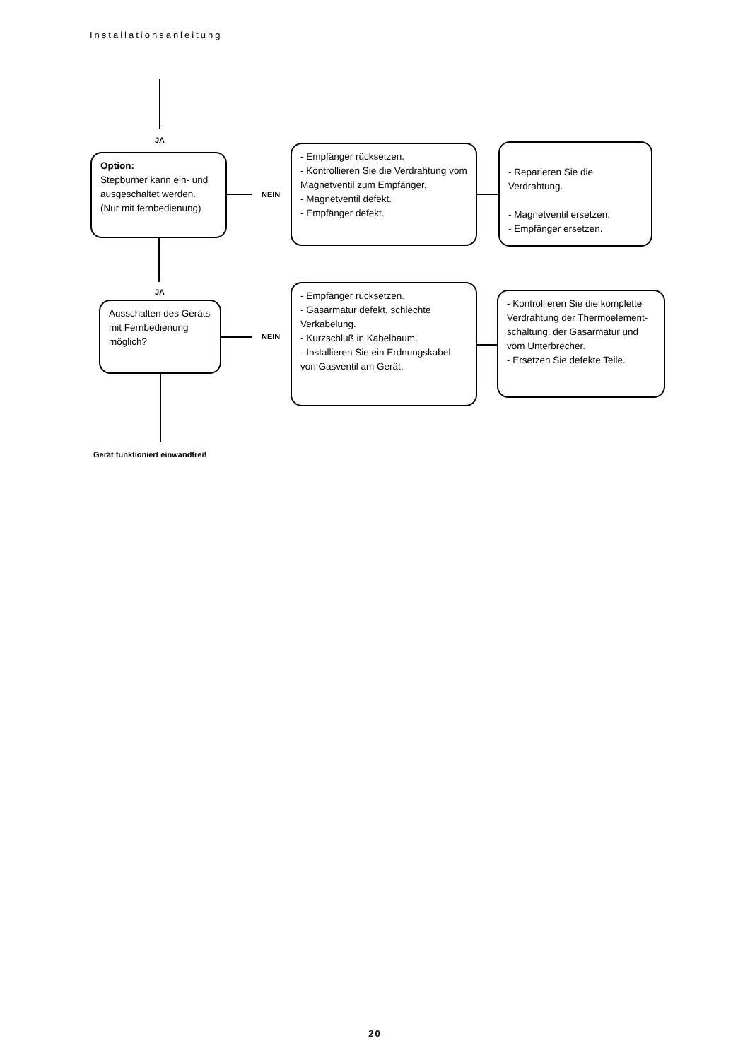Installationsanleitung
JA
Option:
Stepburner kann ein- und ausgeschaltet werden. (Nur mit fernbedienung)
NEIN
- Empfänger rücksetzen.
- Kontrollieren Sie die Verdrahtung vom Magnetventil zum Empfänger.
- Magnetventil defekt.
- Empfänger defekt.
- Reparieren Sie die Verdrahtung.
- Magnetventil ersetzen.
- Empfänger ersetzen.
JA
Ausschalten des Geräts mit Fernbedienung möglich?
NEIN
- Empfänger rücksetzen.
- Gasarmatur defekt, schlechte Verkabelung.
- Kurzschluß in Kabelbaum.
- Installieren Sie ein Erdnungskabel von Gasventil am Gerät.
- Kontrollieren Sie die komplette Verdrahtung der Thermoelement-schaltung, der Gasarmatur und vom Unterbrecher.
- Ersetzen Sie defekte Teile.
Gerät funktioniert einwandfrei!
20